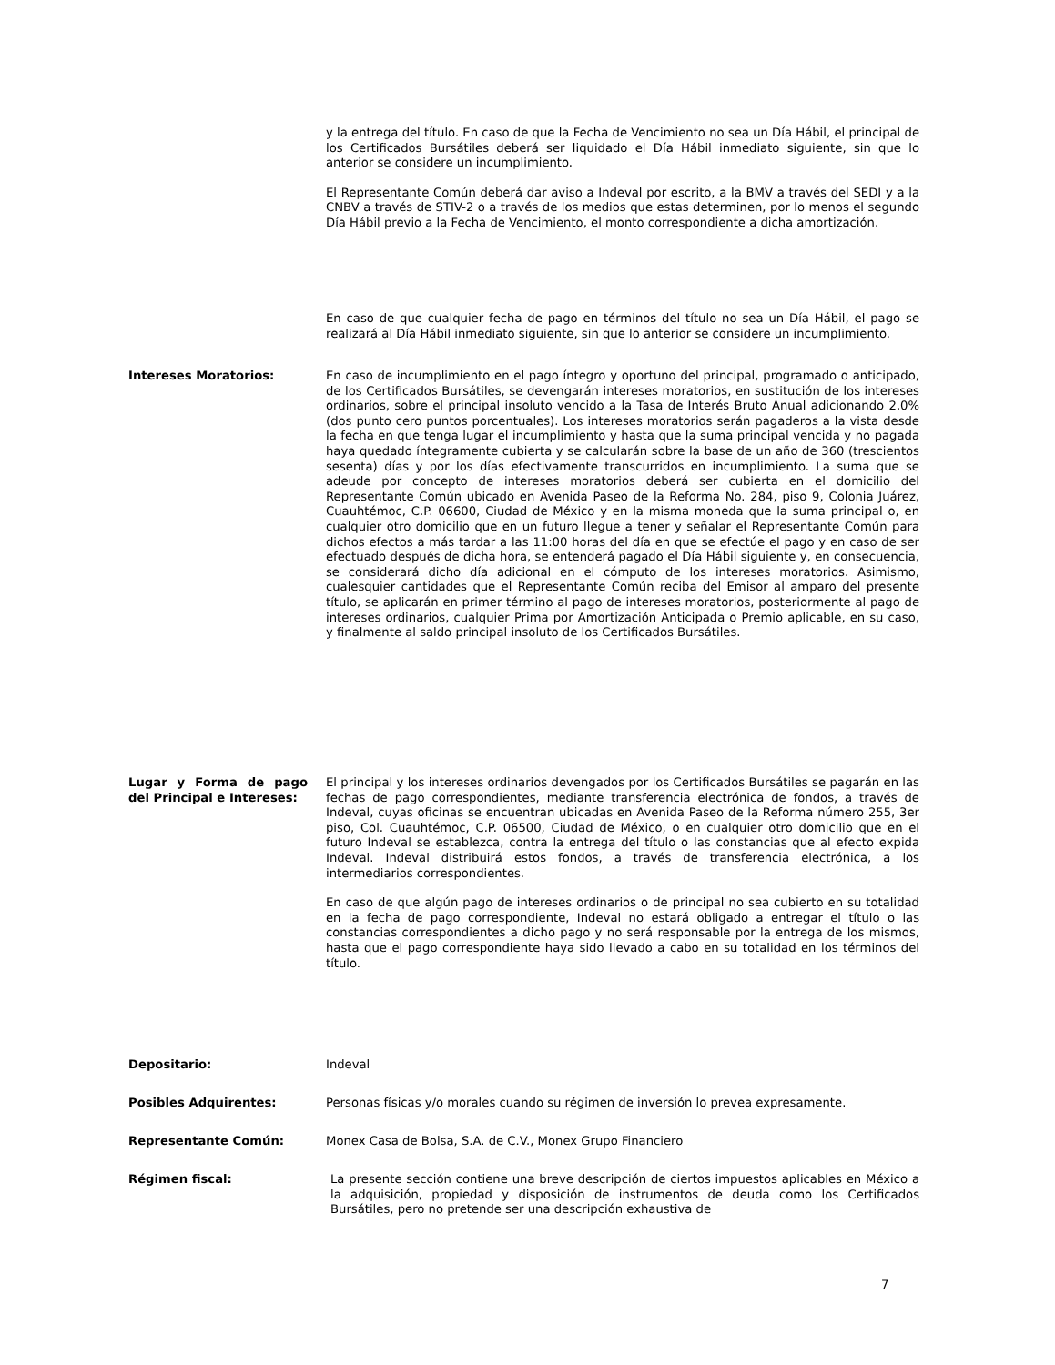y la entrega del título. En caso de que la Fecha de Vencimiento no sea un Día Hábil, el principal de los Certificados Bursátiles deberá ser liquidado el Día Hábil inmediato siguiente, sin que lo anterior se considere un incumplimiento.
El Representante Común deberá dar aviso a Indeval por escrito, a la BMV a través del SEDI y a la CNBV a través de STIV-2 o a través de los medios que estas determinen, por lo menos el segundo Día Hábil previo a la Fecha de Vencimiento, el monto correspondiente a dicha amortización.
En caso de que cualquier fecha de pago en términos del título no sea un Día Hábil, el pago se realizará al Día Hábil inmediato siguiente, sin que lo anterior se considere un incumplimiento.
Intereses Moratorios: En caso de incumplimiento en el pago íntegro y oportuno del principal, programado o anticipado, de los Certificados Bursátiles, se devengarán intereses moratorios, en sustitución de los intereses ordinarios, sobre el principal insoluto vencido a la Tasa de Interés Bruto Anual adicionando 2.0% (dos punto cero puntos porcentuales). Los intereses moratorios serán pagaderos a la vista desde la fecha en que tenga lugar el incumplimiento y hasta que la suma principal vencida y no pagada haya quedado íntegramente cubierta y se calcularán sobre la base de un año de 360 (trescientos sesenta) días y por los días efectivamente transcurridos en incumplimiento. La suma que se adeude por concepto de intereses moratorios deberá ser cubierta en el domicilio del Representante Común ubicado en Avenida Paseo de la Reforma No. 284, piso 9, Colonia Juárez, Cuauhtémoc, C.P. 06600, Ciudad de México y en la misma moneda que la suma principal o, en cualquier otro domicilio que en un futuro llegue a tener y señalar el Representante Común para dichos efectos a más tardar a las 11:00 horas del día en que se efectúe el pago y en caso de ser efectuado después de dicha hora, se entenderá pagado el Día Hábil siguiente y, en consecuencia, se considerará dicho día adicional en el cómputo de los intereses moratorios. Asimismo, cualesquier cantidades que el Representante Común reciba del Emisor al amparo del presente título, se aplicarán en primer término al pago de intereses moratorios, posteriormente al pago de intereses ordinarios, cualquier Prima por Amortización Anticipada o Premio aplicable, en su caso, y finalmente al saldo principal insoluto de los Certificados Bursátiles.
Lugar y Forma de pago del Principal e Intereses:
El principal y los intereses ordinarios devengados por los Certificados Bursátiles se pagarán en las fechas de pago correspondientes, mediante transferencia electrónica de fondos, a través de Indeval, cuyas oficinas se encuentran ubicadas en Avenida Paseo de la Reforma número 255, 3er piso, Col. Cuauhtémoc, C.P. 06500, Ciudad de México, o en cualquier otro domicilio que en el futuro Indeval se establezca, contra la entrega del título o las constancias que al efecto expida Indeval. Indeval distribuirá estos fondos, a través de transferencia electrónica, a los intermediarios correspondientes.
En caso de que algún pago de intereses ordinarios o de principal no sea cubierto en su totalidad en la fecha de pago correspondiente, Indeval no estará obligado a entregar el título o las constancias correspondientes a dicho pago y no será responsable por la entrega de los mismos, hasta que el pago correspondiente haya sido llevado a cabo en su totalidad en los términos del título.
Depositario: Indeval
Posibles Adquirentes: Personas físicas y/o morales cuando su régimen de inversión lo prevea expresamente.
Representante Común: Monex Casa de Bolsa, S.A. de C.V., Monex Grupo Financiero
Régimen fiscal: La presente sección contiene una breve descripción de ciertos impuestos aplicables en México a la adquisición, propiedad y disposición de instrumentos de deuda como los Certificados Bursátiles, pero no pretende ser una descripción exhaustiva de
7